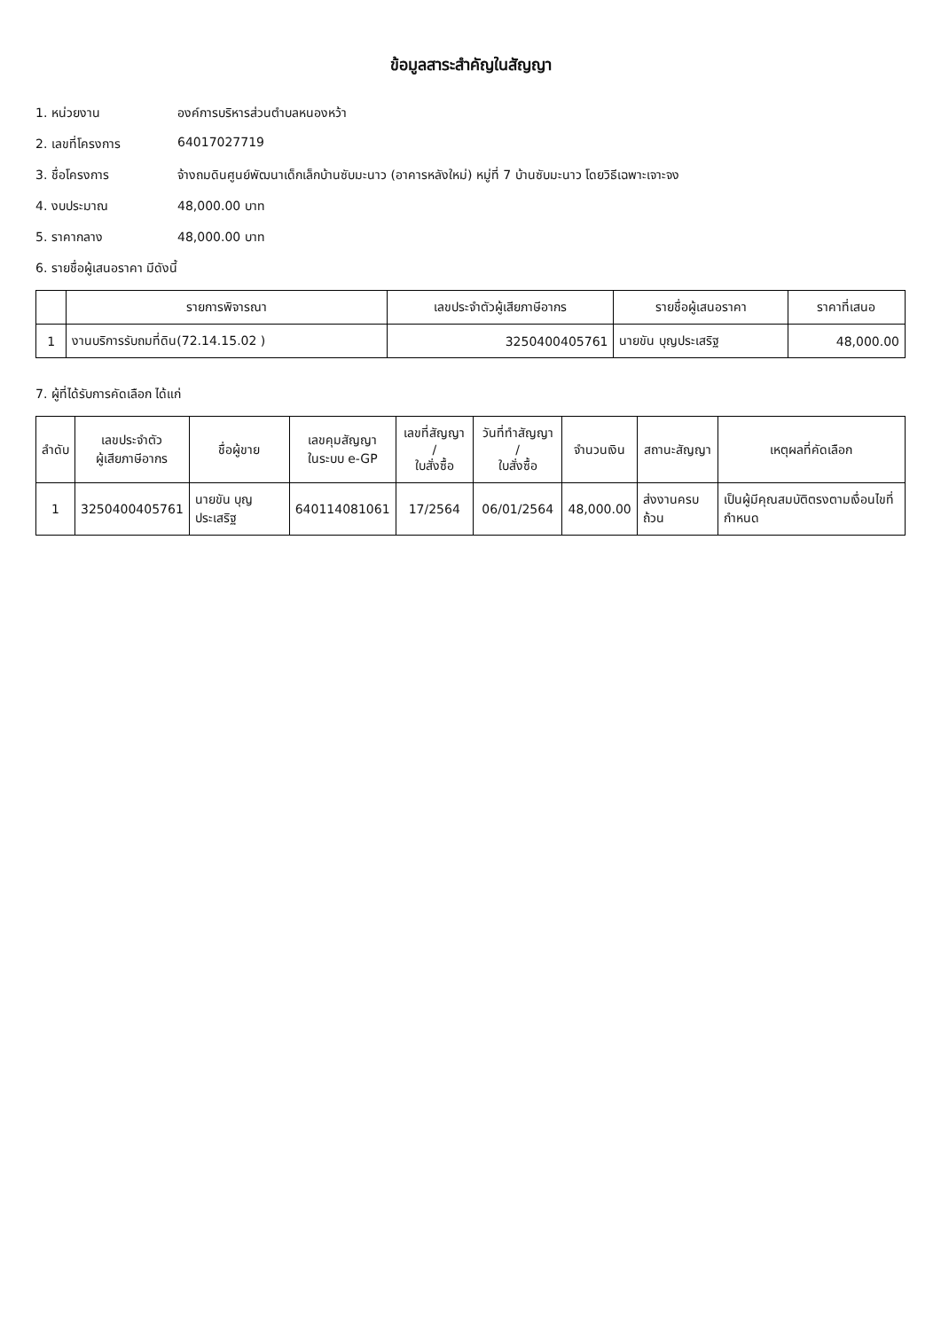ข้อมูลสาระสำคัญในสัญญา
1. หน่วยงาน องค์การบริหารส่วนตำบลหนองหว้า
2. เลขที่โครงการ 64017027719
3. ชื่อโครงการ จ้างถมดินศูนย์พัฒนาเด็กเล็กบ้านซับมะนาว (อาคารหลังใหม่) หมู่ที่ 7 บ้านซับมะนาว โดยวิธีเฉพาะเจาะจง
4. งบประมาณ 48,000.00 บาท
5. ราคากลาง 48,000.00 บาท
6. รายชื่อผู้เสนอราคา มีดังนี้
| | รายการพิจารณา | เลขประจำตัวผู้เสียภาษีอากร | รายชื่อผู้เสนอราคา | ราคาที่เสนอ |
| --- | --- | --- | --- | --- |
| 1 | งานบริการรับถมที่ดิน(72.14.15.02 ) | 3250400405761 | นายขัน บุญประเสริฐ | 48,000.00 |
7. ผู้ที่ได้รับการคัดเลือก ได้แก่
| ลำดับ | เลขประจำตัว ผู้เสียภาษีอากร | ชื่อผู้ขาย | เลขคุมสัญญา ในระบบ e-GP | เลขที่สัญญา / ใบสั่งซื้อ | วันที่ทำสัญญา / ใบสั่งซื้อ | จำนวนเงิน | สถานะสัญญา | เหตุผลที่คัดเลือก |
| --- | --- | --- | --- | --- | --- | --- | --- | --- |
| 1 | 3250400405761 | นายขัน บุญประเสริฐ | 640114081061 | 17/2564 | 06/01/2564 | 48,000.00 | ส่งงานครบถ้วน | เป็นผู้มีคุณสมบัติตรงตามเงื่อนไขที่กำหนด |